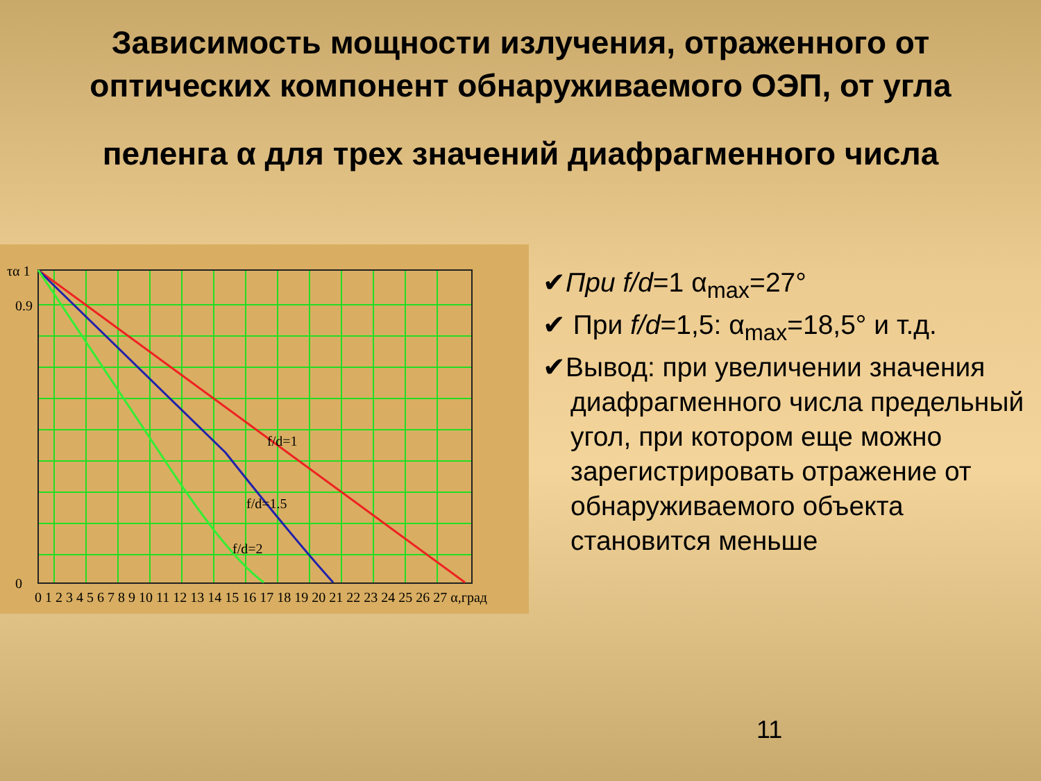Зависимость мощности излучения, отраженного от оптических компонент обнаруживаемого ОЭП, от угла
пеленга α для трех значений диафрагменного числа
f/d=1
f/d=1.5
f/d=2
τα 1
0.9
0
0 1 2 3 4 5 6 7 8 9 10 11 12 13 14 15 16 17 18 19 20 21 22 23 24 25 26 27 α,град
✔При f/d=1 α<sub>max</sub>=27°
✔ При f/d=1,5: α<sub>max</sub>=18,5° и т.д.
✔Вывод: при увеличении значения диафрагменного числа предельный угол, при котором еще можно зарегистрировать отражение от обнаруживаемого объекта становится меньше
11